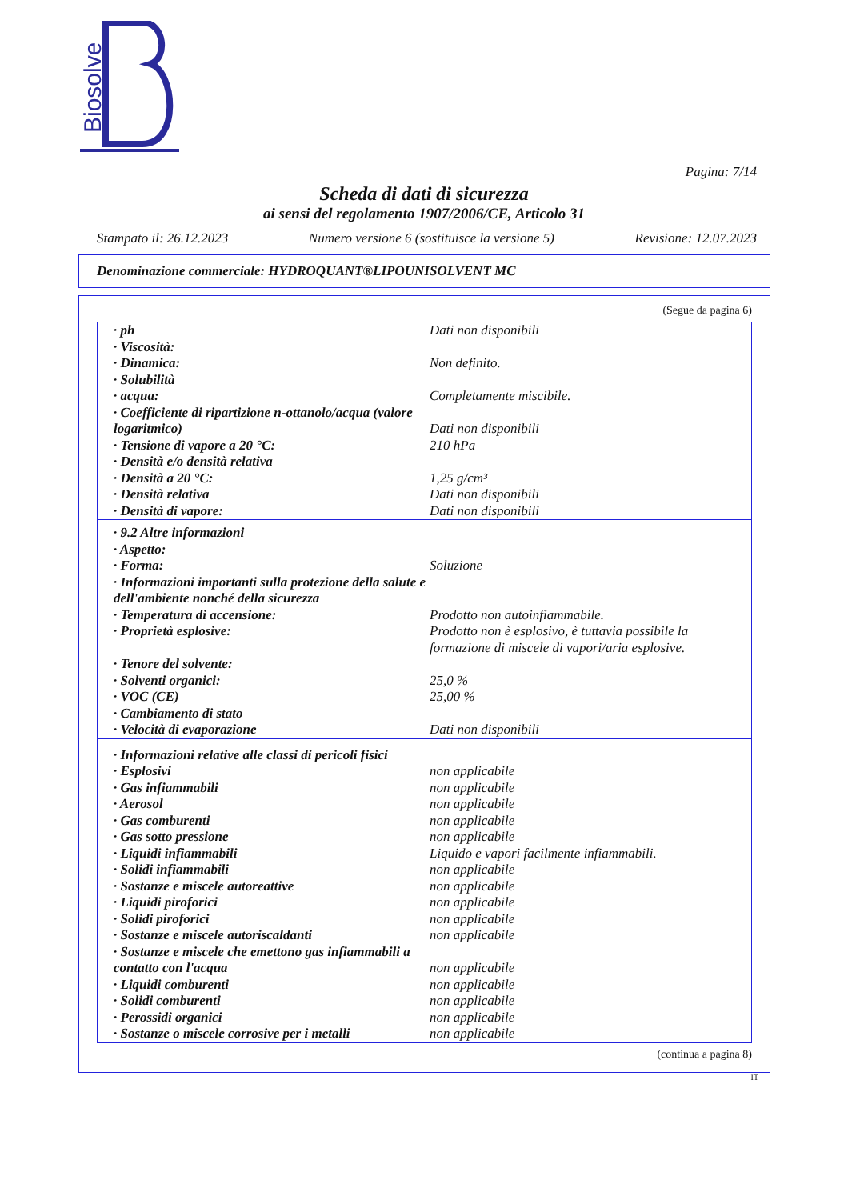Biosolve
Pagina: 7/14
Scheda di dati di sicurezza
ai sensi del regolamento 1907/2006/CE, Articolo 31
Stampato il: 26.12.2023 Numero versione 6 (sostituisce la versione 5) Revisione: 12.07.2023
Denominazione commerciale: HYDROQUANT®LIPOUNISOLVENT MC
(Segue da pagina 6)
| · ph | Dati non disponibili |
| · Viscosità: | |
| · Dinamica: | Non definito. |
| · Solubilità | |
| · acqua: | Completamente miscibile. |
| · Coefficiente di ripartizione n-ottanolo/acqua (valore logaritmico) | Dati non disponibili |
| · Tensione di vapore a 20 °C: | 210 hPa |
| · Densità e/o densità relativa | |
| · Densità a 20 °C: | 1,25 g/cm³ |
| · Densità relativa | Dati non disponibili |
| · Densità di vapore: | Dati non disponibili |
| · 9.2 Altre informazioni | |
| · Aspetto: | |
| · Forma: | Soluzione |
| · Informazioni importanti sulla protezione della salute e dell'ambiente nonché della sicurezza | |
| · Temperatura di accensione: | Prodotto non autoinfiammabile. |
| · Proprietà esplosive: | Prodotto non è esplosivo, è tuttavia possibile la formazione di miscele di vapori/aria esplosive. |
| · Tenore del solvente: | |
| · Solventi organici: | 25,0 % |
| · VOC (CE) | 25,00 % |
| · Cambiamento di stato | |
| · Velocità di evaporazione | Dati non disponibili |
| · Informazioni relative alle classi di pericoli fisici | |
| · Esplosivi | non applicabile |
| · Gas infiammabili | non applicabile |
| · Aerosol | non applicabile |
| · Gas comburenti | non applicabile |
| · Gas sotto pressione | non applicabile |
| · Liquidi infiammabili | Liquido e vapori facilmente infiammabili. |
| · Solidi infiammabili | non applicabile |
| · Sostanze e miscele autoreattive | non applicabile |
| · Liquidi piroforici | non applicabile |
| · Solidi piroforici | non applicabile |
| · Sostanze e miscele autoriscaldanti | non applicabile |
| · Sostanze e miscele che emettono gas infiammabili a contatto con l'acqua | non applicabile |
| · Liquidi comburenti | non applicabile |
| · Solidi comburenti | non applicabile |
| · Perossidi organici | non applicabile |
| · Sostanze o miscele corrosive per i metalli | non applicabile |
(continua a pagina 8)
IT